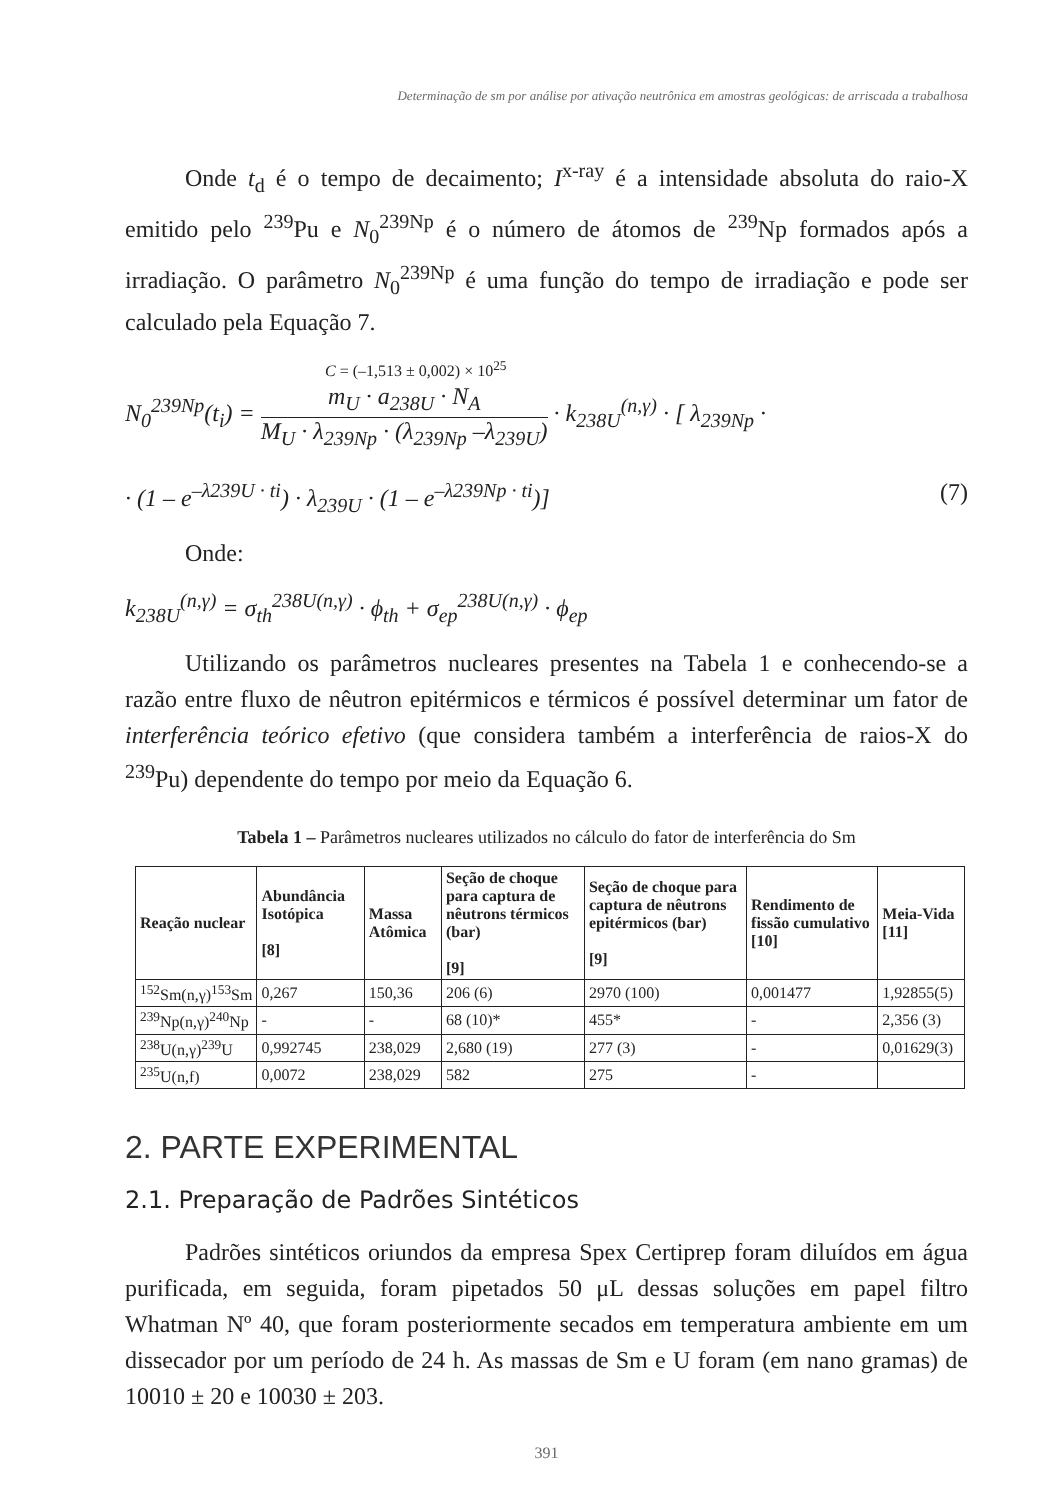Determinação de sm por análise por ativação neutrônica em amostras geológicas: de arriscada a trabalhosa
Onde t<sub>d</sub> é o tempo de decaimento; I<sup>x-ray</sup> é a intensidade absoluta do raio-X emitido pelo <sup>239</sup>Pu e N<sub>0</sub><sup>239Np</sup> é o número de átomos de <sup>239</sup>Np formados após a irradiação. O parâmetro N<sub>0</sub><sup>239Np</sup> é uma função do tempo de irradiação e pode ser calculado pela Equação 7.
C = (–1,513 ± 0,002) × 10<sup>25</sup>
N<sub>0</sub><sup>239Np</sup>(t<sub>i</sub>) =
m<sub>U</sub> · a<sub>238U</sub> · N<sub>A</sub>
M<sub>U</sub> · λ<sub>239Np</sub> · (λ<sub>239Np</sub> –λ<sub>239U</sub>)
· k<sub>238U</sub><sup>(n,γ)</sup> · [ λ<sub>239Np</sub> ·
· (1 – e<sup>–λ239U · ti</sup>) · λ<sub>239U</sub> · (1 – e<sup>–λ239Np · ti</sup>)] (7)
Onde:
k<sub>238U</sub><sup>(n,γ)</sup> = σ<sub>th</sub><sup>238U(n,γ)</sup> · ϕ<sub>th</sub> + σ<sub>ep</sub><sup>238U(n,γ)</sup> · ϕ<sub>ep</sub>
Utilizando os parâmetros nucleares presentes na Tabela 1 e conhecendo-se a razão entre fluxo de nêutron epitérmicos e térmicos é possível determinar um fator de interferência teórico efetivo (que considera também a interferência de raios-X do <sup>239</sup>Pu) dependente do tempo por meio da Equação 6.
Tabela 1 – Parâmetros nucleares utilizados no cálculo do fator de interferência do Sm
| Reação nuclear | Abundância Isotópica [8] | Massa Atômica | Seção de choque para captura de nêutrons térmicos (bar) [9] | Seção de choque para captura de nêutrons epitérmicos (bar) [9] | Rendimento de fissão cumulativo [10] | Meia-Vida [11] |
| --- | --- | --- | --- | --- | --- | --- |
| <sup>152</sup>Sm(n,γ)<sup>153</sup>Sm | 0,267 | 150,36 | 206 (6) | 2970 (100) | 0,001477 | 1,92855(5) |
| <sup>239</sup>Np(n,γ)<sup>240</sup>Np | - | - | 68 (10)* | 455* | - | 2,356 (3) |
| <sup>238</sup>U(n,γ)<sup>239</sup>U | 0,992745 | 238,029 | 2,680 (19) | 277 (3) | - | 0,01629(3) |
| <sup>235</sup>U(n,f) | 0,0072 | 238,029 | 582 | 275 | - | |
2. PARTE EXPERIMENTAL
2.1. Preparação de Padrões Sintéticos
Padrões sintéticos oriundos da empresa Spex Certiprep foram diluídos em água purificada, em seguida, foram pipetados 50 μL dessas soluções em papel filtro Whatman Nº 40, que foram posteriormente secados em temperatura ambiente em um dissecador por um período de 24 h. As massas de Sm e U foram (em nano gramas) de 10010 ± 20 e 10030 ± 203.
391